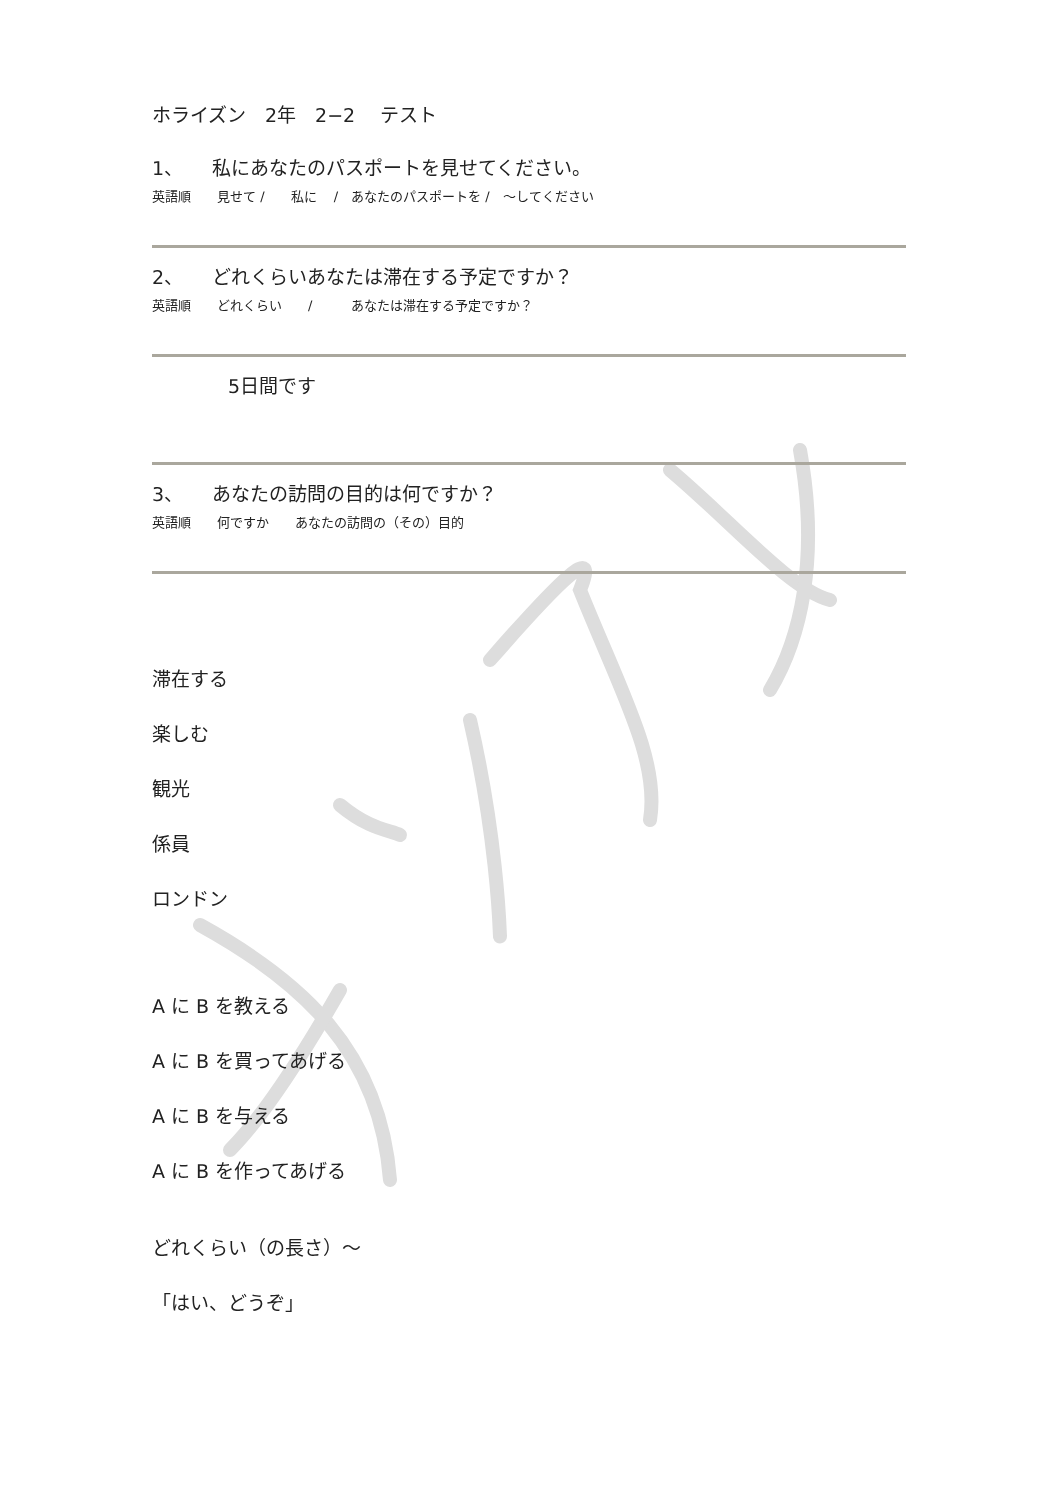ホライズン　2年　2−2　 テスト
1、　　私にあなたのパスポートを見せてください。
英語順　　見せて /　　私に　 /　あなたのパスポートを /　～してください
2、　　どれくらいあなたは滞在する予定ですか？
英語順　　どれくらい　　/　　　あなたは滞在する予定ですか？
　　　　5日間です
3、　　あなたの訪問の目的は何ですか？
英語順　　何ですか　　あなたの訪問の（その）目的
滞在する
楽しむ
観光
係員
ロンドン
A に B を教える
A に B を買ってあげる
A に B を与える
A に B を作ってあげる
どれくらい（の長さ）～
「はい、どうぞ」